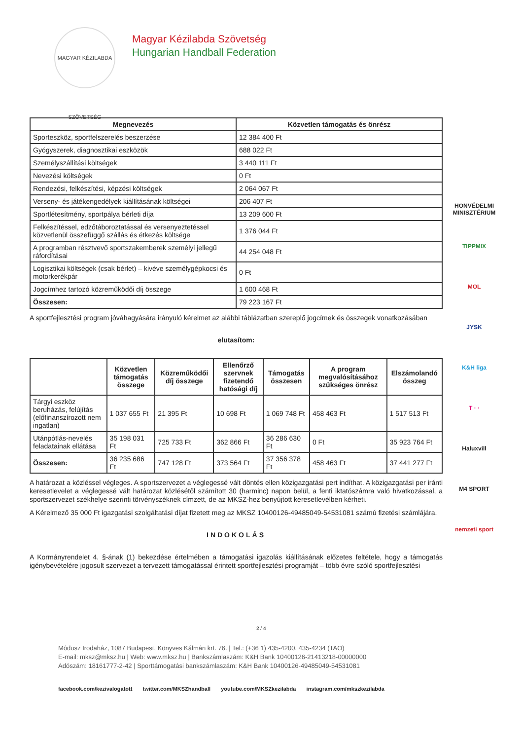MAGYAR KÉZILABDA SZÖVETSÉG
Magyar Kézilabda Szövetség
Hungarian Handball Federation
| Megnevezés | Közvetlen támogatás és önrész |
| --- | --- |
| Sporteszköz, sportfelszerelés beszerzése | 12 384 400 Ft |
| Gyógyszerek, diagnosztikai eszközök | 688 022 Ft |
| Személyszállítási költségek | 3 440 111 Ft |
| Nevezési költségek | 0 Ft |
| Rendezési, felkészítési, képzési költségek | 2 064 067 Ft |
| Verseny- és játékengedélyek kiállításának költségei | 206 407 Ft |
| Sportlétesítmény, sportpálya bérleti díja | 13 209 600 Ft |
| Felkészítéssel, edzőtáboroztatással és versenyeztetéssel közvetlenül összefüggő szállás és étkezés költsége | 1 376 044 Ft |
| A programban résztvevő sportszakemberek személyi jellegű ráfordításai | 44 254 048 Ft |
| Logisztikai költségek (csak bérlet) – kivéve személygépkocsi és motorkerékpár | 0 Ft |
| Jogcímhez tartozó közreműködői díj összege | 1 600 468 Ft |
| Összesen: | 79 223 167 Ft |
A sportfejlesztési program jóváhagyására irányuló kérelmet az alábbi táblázatban szereplő jogcímek és összegek vonatkozásában
elutasítom:
| | Közvetlen támogatás összege | Közreműködői díj összege | Ellenőrző szervnek fizetendő hatósági díj | Támogatás összesen | A program megvalósításához szükséges önrész | Elszámolandó összeg |
| --- | --- | --- | --- | --- | --- | --- |
| Tárgyi eszköz beruházás, felújítás (előfinanszírozott nem ingatlan) | 1 037 655 Ft | 21 395 Ft | 10 698 Ft | 1 069 748 Ft | 458 463 Ft | 1 517 513 Ft |
| Utánpótlás-nevelés feladatainak ellátása | 35 198 031 Ft | 725 733 Ft | 362 866 Ft | 36 286 630 Ft | 0 Ft | 35 923 764 Ft |
| Összesen: | 36 235 686 Ft | 747 128 Ft | 373 564 Ft | 37 356 378 Ft | 458 463 Ft | 37 441 277 Ft |
A határozat a közléssel végleges. A sportszervezet a véglegessé vált döntés ellen közigazgatási pert indíthat. A közigazgatási per iránti keresetlevelet a véglegessé vált határozat közlésétől számított 30 (harminc) napon belül, a fenti iktatószámra való hivatkozással, a sportszervezet székhelye szerinti törvényszéknek címzett, de az MKSZ-hez benyújtott keresetlevélben kérheti.
A Kérelmező 35 000 Ft igazgatási szolgáltatási díjat fizetett meg az MKSZ 10400126-49485049-54531081 számú fizetési számlájára.
INDOKOLÁS
A Kormányrendelet 4. §-ának (1) bekezdése értelmében a támogatási igazolás kiállításának előzetes feltétele, hogy a támogatás igénybevételére jogosult szervezet a tervezett támogatással érintett sportfejlesztési programját – több évre szóló sportfejlesztési
HONVÉDELMI MINISZTÉRIUM
TIPPMIX
MOL
JYSK
K&H liga
T · ·
Haluxvill
M4 SPORT
nemzeti sport
2 / 4
Módusz Irodaház, 1087 Budapest, Könyves Kálmán krt. 76. | Tel.: (+36 1) 435-4200, 435-4234 (TAO)
E-mail: mksz@mksz.hu | Web: www.mksz.hu | Bankszámlaszám: K&H Bank 10400126-21413218-00000000
Adószám: 18161777-2-42 | Sporttámogatási bankszámlaszám: K&H Bank 10400126-49485049-54531081
facebook.com/kezivalogatott twitter.com/MKSZhandball youtube.com/MKSZkezilabda instagram.com/mkszkezilabda